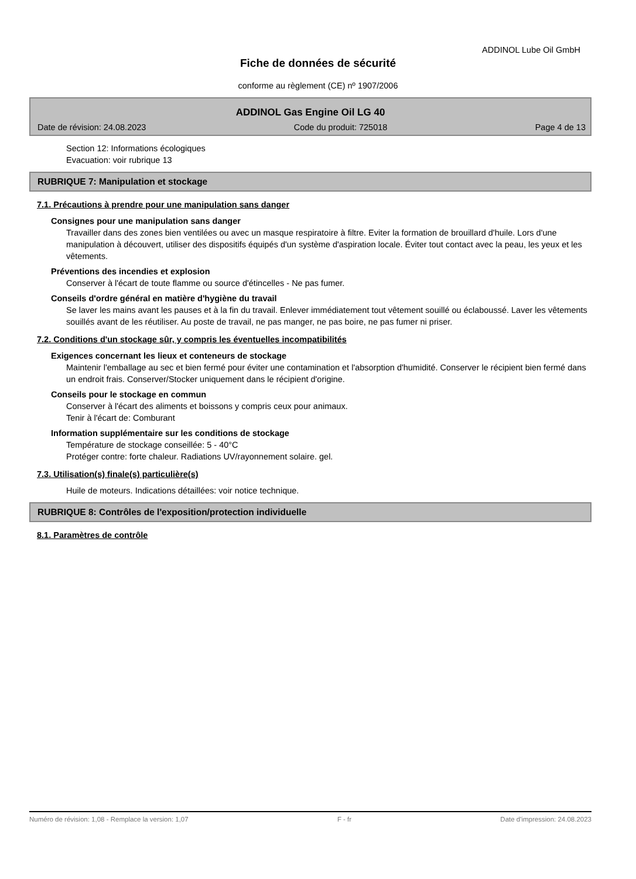ADDINOL Lube Oil GmbH
Fiche de données de sécurité
conforme au règlement (CE) nº 1907/2006
ADDINOL Gas Engine Oil LG 40
Date de révision: 24.08.2023 Code du produit: 725018 Page 4 de 13
Section 12: Informations écologiques
Evacuation: voir rubrique 13
RUBRIQUE 7: Manipulation et stockage
7.1. Précautions à prendre pour une manipulation sans danger
Consignes pour une manipulation sans danger
Travailler dans des zones bien ventilées ou avec un masque respiratoire à filtre. Eviter la formation de brouillard d'huile. Lors d'une manipulation à découvert, utiliser des dispositifs équipés d'un système d'aspiration locale. Éviter tout contact avec la peau, les yeux et les vêtements.
Préventions des incendies et explosion
Conserver à l'écart de toute flamme ou source d'étincelles - Ne pas fumer.
Conseils d'ordre général en matière d'hygiène du travail
Se laver les mains avant les pauses et à la fin du travail. Enlever immédiatement tout vêtement souillé ou éclaboussé. Laver les vêtements souillés avant de les réutiliser. Au poste de travail, ne pas manger, ne pas boire, ne pas fumer ni priser.
7.2. Conditions d'un stockage sûr, y compris les éventuelles incompatibilités
Exigences concernant les lieux et conteneurs de stockage
Maintenir l'emballage au sec et bien fermé pour éviter une contamination et l'absorption d'humidité. Conserver le récipient bien fermé dans un endroit frais. Conserver/Stocker uniquement dans le récipient d'origine.
Conseils pour le stockage en commun
Conserver à l'écart des aliments et boissons y compris ceux pour animaux.
Tenir à l'écart de: Comburant
Information supplémentaire sur les conditions de stockage
Température de stockage conseillée: 5 - 40°C
Protéger contre: forte chaleur. Radiations UV/rayonnement solaire. gel.
7.3. Utilisation(s) finale(s) particulière(s)
Huile de moteurs. Indications détaillées: voir notice technique.
RUBRIQUE 8: Contrôles de l'exposition/protection individuelle
8.1. Paramètres de contrôle
Numéro de révision: 1,08 - Remplace la version: 1,07 F - fr Date d'impression: 24.08.2023